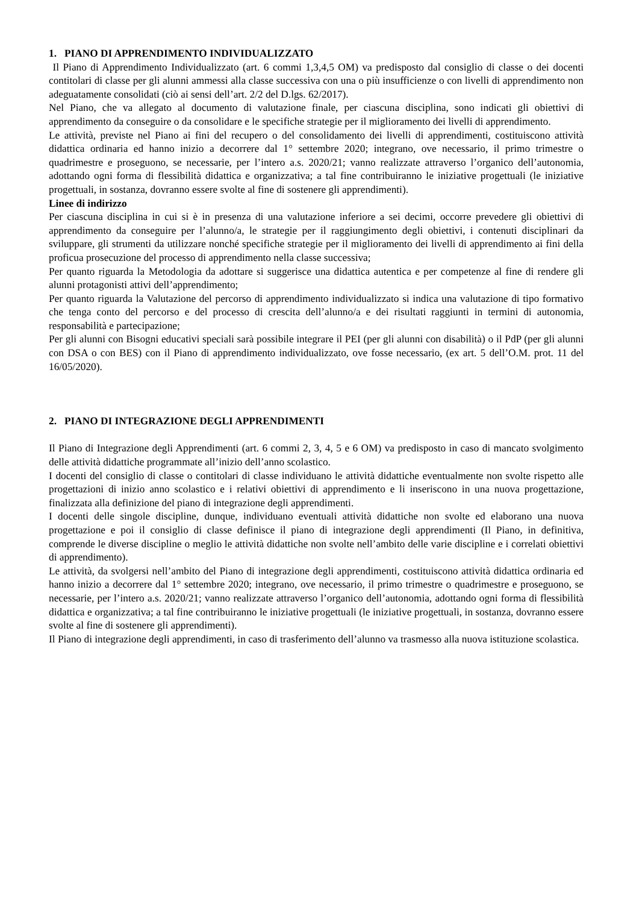1. PIANO DI APPRENDIMENTO INDIVIDUALIZZATO
Il Piano di Apprendimento Individualizzato (art. 6 commi 1,3,4,5 OM) va predisposto dal consiglio di classe o dei docenti contitolari di classe per gli alunni ammessi alla classe successiva con una o più insufficienze o con livelli di apprendimento non adeguatamente consolidati (ciò ai sensi dell’art. 2/2 del D.lgs. 62/2017).
Nel Piano, che va allegato al documento di valutazione finale, per ciascuna disciplina, sono indicati gli obiettivi di apprendimento da conseguire o da consolidare e le specifiche strategie per il miglioramento dei livelli di apprendimento.
Le attività, previste nel Piano ai fini del recupero o del consolidamento dei livelli di apprendimenti, costituiscono attività didattica ordinaria ed hanno inizio a decorrere dal 1° settembre 2020; integrano, ove necessario, il primo trimestre o quadrimestre e proseguono, se necessarie, per l’intero a.s. 2020/21; vanno realizzate attraverso l’organico dell’autonomia, adottando ogni forma di flessibilità didattica e organizzativa; a tal fine contribuiranno le iniziative progettuali (le iniziative progettuali, in sostanza, dovranno essere svolte al fine di sostenere gli apprendimenti).
Linee di indirizzo
Per ciascuna disciplina in cui si è in presenza di una valutazione inferiore a sei decimi, occorre prevedere gli obiettivi di apprendimento da conseguire per l’alunno/a, le strategie per il raggiungimento degli obiettivi, i contenuti disciplinari da sviluppare, gli strumenti da utilizzare nonché specifiche strategie per il miglioramento dei livelli di apprendimento ai fini della proficua prosecuzione del processo di apprendimento nella classe successiva;
Per quanto riguarda la Metodologia da adottare si suggerisce una didattica autentica e per competenze al fine di rendere gli alunni protagonisti attivi dell’apprendimento;
Per quanto riguarda la Valutazione del percorso di apprendimento individualizzato si indica una valutazione di tipo formativo che tenga conto del percorso e del processo di crescita dell’alunno/a e dei risultati raggiunti in termini di autonomia, responsabilità e partecipazione;
Per gli alunni con Bisogni educativi speciali sarà possibile integrare il PEI (per gli alunni con disabilità) o il PdP (per gli alunni con DSA o con BES) con il Piano di apprendimento individualizzato, ove fosse necessario, (ex art. 5 dell’O.M. prot. 11 del 16/05/2020).
2. PIANO DI INTEGRAZIONE DEGLI APPRENDIMENTI
Il Piano di Integrazione degli Apprendimenti (art. 6 commi 2, 3, 4, 5 e 6 OM) va predisposto in caso di mancato svolgimento delle attività didattiche programmate all’inizio dell’anno scolastico.
I docenti del consiglio di classe o contitolari di classe individuano le attività didattiche eventualmente non svolte rispetto alle progettazioni di inizio anno scolastico e i relativi obiettivi di apprendimento e li inseriscono in una nuova progettazione, finalizzata alla definizione del piano di integrazione degli apprendimenti.
I docenti delle singole discipline, dunque, individuano eventuali attività didattiche non svolte ed elaborano una nuova progettazione e poi il consiglio di classe definisce il piano di integrazione degli apprendimenti (Il Piano, in definitiva, comprende le diverse discipline o meglio le attività didattiche non svolte nell’ambito delle varie discipline e i correlati obiettivi di apprendimento).
Le attività, da svolgersi nell’ambito del Piano di integrazione degli apprendimenti, costituiscono attività didattica ordinaria ed hanno inizio a decorrere dal 1° settembre 2020; integrano, ove necessario, il primo trimestre o quadrimestre e proseguono, se necessarie, per l’intero a.s. 2020/21; vanno realizzate attraverso l’organico dell’autonomia, adottando ogni forma di flessibilità didattica e organizzativa; a tal fine contribuiranno le iniziative progettuali (le iniziative progettuali, in sostanza, dovranno essere svolte al fine di sostenere gli apprendimenti).
Il Piano di integrazione degli apprendimenti, in caso di trasferimento dell’alunno va trasmesso alla nuova istituzione scolastica.